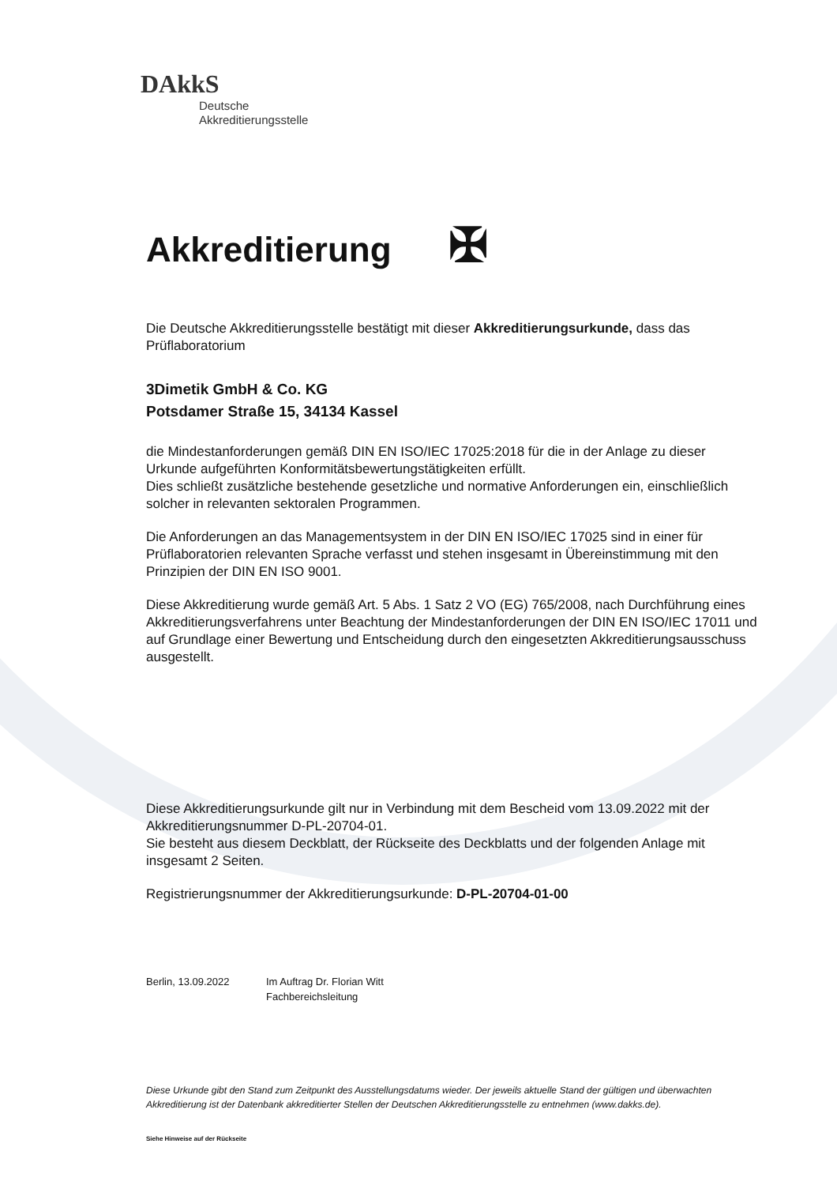DAkkS
Deutsche
Akkreditierungsstelle
Akkreditierung ✠
Die Deutsche Akkreditierungsstelle bestätigt mit dieser Akkreditierungsurkunde, dass das Prüflaboratorium
3Dimetik GmbH & Co. KG
Potsdamer Straße 15, 34134 Kassel
die Mindestanforderungen gemäß DIN EN ISO/IEC 17025:2018 für die in der Anlage zu dieser Urkunde aufgeführten Konformitätsbewertungstätigkeiten erfüllt.
Dies schließt zusätzliche bestehende gesetzliche und normative Anforderungen ein, einschließlich solcher in relevanten sektoralen Programmen.
Die Anforderungen an das Managementsystem in der DIN EN ISO/IEC 17025 sind in einer für Prüflaboratorien relevanten Sprache verfasst und stehen insgesamt in Übereinstimmung mit den Prinzipien der DIN EN ISO 9001.
Diese Akkreditierung wurde gemäß Art. 5 Abs. 1 Satz 2 VO (EG) 765/2008, nach Durchführung eines Akkreditierungsverfahrens unter Beachtung der Mindestanforderungen der DIN EN ISO/IEC 17011 und auf Grundlage einer Bewertung und Entscheidung durch den eingesetzten Akkreditierungsausschuss ausgestellt.
Diese Akkreditierungsurkunde gilt nur in Verbindung mit dem Bescheid vom 13.09.2022 mit der Akkreditierungsnummer D-PL-20704-01.
Sie besteht aus diesem Deckblatt, der Rückseite des Deckblatts und der folgenden Anlage mit insgesamt 2 Seiten.
Registrierungsnummer der Akkreditierungsurkunde: D-PL-20704-01-00
Berlin, 13.09.2022 Im Auftrag Dr. Florian Witt
Fachbereichsleitung
Diese Urkunde gibt den Stand zum Zeitpunkt des Ausstellungsdatums wieder. Der jeweils aktuelle Stand der gültigen und überwachten Akkreditierung ist der Datenbank akkreditierter Stellen der Deutschen Akkreditierungsstelle zu entnehmen (www.dakks.de).
Siehe Hinweise auf der Rückseite